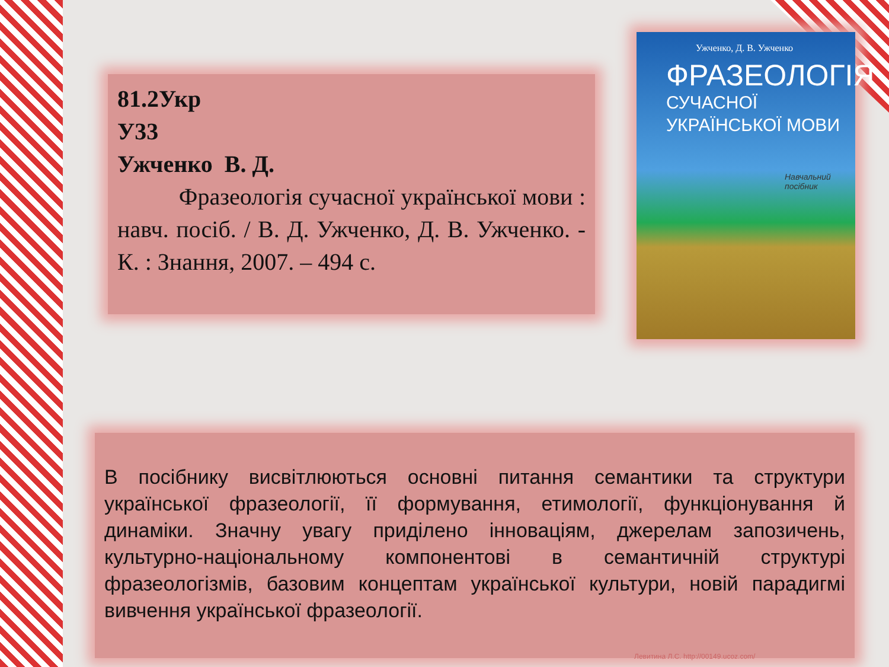81.2Укр
У33
Ужченко В. Д.
Фразеологія сучасної української мови : навч. посіб. / В. Д. Ужченко, Д. В. Ужченко. - К. : Знання, 2007. – 494 с.
Ужченко, Д. В. Ужченко
ФРАЗЕОЛОГІЯ
СУЧАСНОЇ
УКРАЇНСЬКОЇ МОВИ
Навчальний посібник
В посібнику висвітлюються основні питання семантики та структури української фразеології, її формування, етимології, функціонування й динаміки. Значну увагу приділено інноваціям, джерелам запозичень, культурно-національному компонентові в семантичній структурі фразеологізмів, базовим концептам української культури, новій парадигмі вивчення української фразеології.
Левитина Л.С. http://00149.ucoz.com/